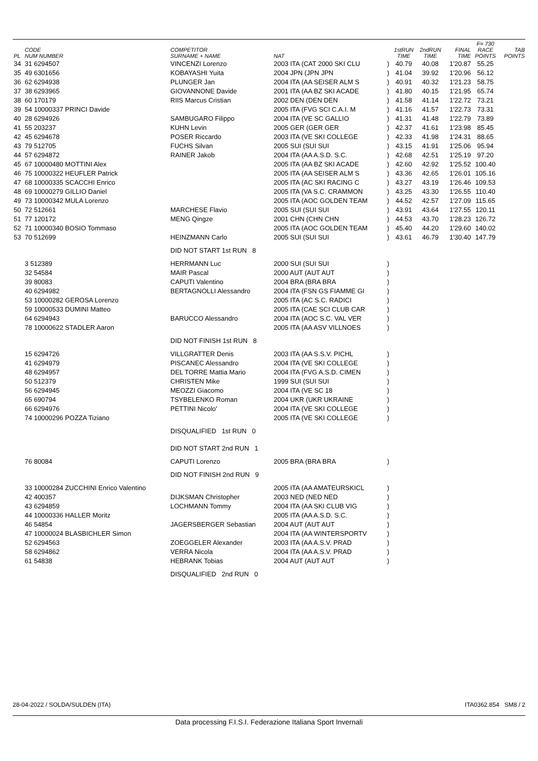| PL | CODE NUM NUMBER | COMPETITOR SURNAME + NAME | NAT | | 1stRUN TIME | 2ndRUN TIME | FINAL TIME | F= 730 RACE POINTS | TAB POINTS |
| --- | --- | --- | --- | --- | --- | --- | --- | --- | --- |
| 34 | 31 6294507 | VINCENZI Lorenzo | 2003 ITA (CAT 2000 SKI CLU | ) | 40.79 | 40.08 | 1'20.87 | 55.25 | |
| 35 | 49 6301656 | KOBAYASHI Yuita | 2004 JPN (JPN JPN | ) | 41.04 | 39.92 | 1'20.96 | 56.12 | |
| 36 | 62 6294938 | PLUNGER Jan | 2004 ITA (AA SEISER ALM S | ) | 40.91 | 40.32 | 1'21.23 | 58.75 | |
| 37 | 38 6293965 | GIOVANNONE Davide | 2001 ITA (AA BZ SKI ACADE | ) | 41.80 | 40.15 | 1'21.95 | 65.74 | |
| 38 | 60 170179 | RIIS Marcus Cristian | 2002 DEN (DEN DEN | ) | 41.58 | 41.14 | 1'22.72 | 73.21 | |
| 39 | 54 10000337 PRINCI Davide | | 2005 ITA (FVG SCI C.A.I. M | ) | 41.16 | 41.57 | 1'22.73 | 73.31 | |
| 40 | 28 6294926 | SAMBUGARO Filippo | 2004 ITA (VE SC GALLIO | ) | 41.31 | 41.48 | 1'22.79 | 73.89 | |
| 41 | 55 203237 | KUHN Levin | 2005 GER (GER GER | ) | 42.37 | 41.61 | 1'23.98 | 85.45 | |
| 42 | 45 6294678 | POSER Riccardo | 2003 ITA (VE SKI COLLEGE | ) | 42.33 | 41.98 | 1'24.31 | 88.65 | |
| 43 | 79 512705 | FUCHS Silvan | 2005 SUI (SUI SUI | ) | 43.15 | 41.91 | 1'25.06 | 95.94 | |
| 44 | 57 6294872 | RAINER Jakob | 2004 ITA (AA A.S.D. S.C. | ) | 42.68 | 42.51 | 1'25.19 | 97.20 | |
| 45 | 67 10000480 MOTTINI Alex | | 2005 ITA (AA BZ SKI ACADE | ) | 42.60 | 42.92 | 1'25.52 | 100.40 | |
| 46 | 75 10000322 HEUFLER Patrick | | 2005 ITA (AA SEISER ALM S | ) | 43.36 | 42.65 | 1'26.01 | 105.16 | |
| 47 | 68 10000335 SCACCHI Enrico | | 2005 ITA (AC SKI RACING C | ) | 43.27 | 43.19 | 1'26.46 | 109.53 | |
| 48 | 69 10000279 GILLIO Daniel | | 2005 ITA (VA S.C. CRAMMON | ) | 43.25 | 43.30 | 1'26.55 | 110.40 | |
| 49 | 73 10000342 MULA Lorenzo | | 2005 ITA (AOC GOLDEN TEAM | ) | 44.52 | 42.57 | 1'27.09 | 115.65 | |
| 50 | 72 512661 | MARCHESE Flavio | 2005 SUI (SUI SUI | ) | 43.91 | 43.64 | 1'27.55 | 120.11 | |
| 51 | 77 120172 | MENG Qingze | 2001 CHN (CHN CHN | ) | 44.53 | 43.70 | 1'28.23 | 126.72 | |
| 52 | 71 10000340 BOSIO Tommaso | | 2005 ITA (AOC GOLDEN TEAM | ) | 45.40 | 44.20 | 1'29.60 | 140.02 | |
| 53 | 70 512699 | HEINZMANN Carlo | 2005 SUI (SUI SUI | ) | 43.61 | 46.79 | 1'30.40 | 147.79 | |
| | | DID NOT START 1st RUN 8 | | | | | | | |
| | 3 512389 | HERRMANN Luc | 2000 SUI (SUI SUI | ) | | | | | |
| | 32 54584 | MAIR Pascal | 2000 AUT (AUT AUT | ) | | | | | |
| | 39 80083 | CAPUTI Valentino | 2004 BRA (BRA BRA | ) | | | | | |
| | 40 6294982 | BERTAGNOLLI Alessandro | 2004 ITA (FSN GS FIAMME GI | ) | | | | | |
| | 53 10000282 GEROSA Lorenzo | | 2005 ITA (AC S.C. RADICI | ) | | | | | |
| | 59 10000533 DUMINI Matteo | | 2005 ITA (CAE SCI CLUB CAR | ) | | | | | |
| | 64 6294943 | BARUCCO Alessandro | 2004 ITA (AOC S.C. VAL VER | ) | | | | | |
| | 78 10000622 STADLER Aaron | | 2005 ITA (AA ASV VILLNOES | ) | | | | | |
| | | DID NOT FINISH 1st RUN 8 | | | | | | | |
| | 15 6294726 | VILLGRATTER Denis | 2003 ITA (AA S.S.V. PICHL | ) | | | | | |
| | 41 6294979 | PISCANEC Alessandro | 2004 ITA (VE SKI COLLEGE | ) | | | | | |
| | 48 6294957 | DEL TORRE Mattia Mario | 2004 ITA (FVG A.S.D. CIMEN | ) | | | | | |
| | 50 512379 | CHRISTEN Mike | 1999 SUI (SUI SUI | ) | | | | | |
| | 56 6294945 | MEOZZI Giacomo | 2004 ITA (VE SC 18 | ) | | | | | |
| | 65 690794 | TSYBELENKO Roman | 2004 UKR (UKR UKRAINE | ) | | | | | |
| | 66 6294976 | PETTINI Nicolo' | 2004 ITA (VE SKI COLLEGE | ) | | | | | |
| | 74 10000296 POZZA Tiziano | | 2005 ITA (VE SKI COLLEGE | ) | | | | | |
| | | DISQUALIFIED 1st RUN 0 | | | | | | | |
| | | DID NOT START 2nd RUN 1 | | | | | | | |
| | 76 80084 | CAPUTI Lorenzo | 2005 BRA (BRA BRA | ) | | | | | |
| | | DID NOT FINISH 2nd RUN 9 | | | | | | | |
| | 33 10000284 ZUCCHINI Enrico Valentino | | 2005 ITA (AA AMATEURSKICL | ) | | | | | |
| | 42 400357 | DIJKSMAN Christopher | 2003 NED (NED NED | ) | | | | | |
| | 43 6294859 | LOCHMANN Tommy | 2004 ITA (AA SKI CLUB VIG | ) | | | | | |
| | 44 10000336 HALLER Moritz | | 2005 ITA (AA A.S.D. S.C. | ) | | | | | |
| | 46 54854 | JAGERSBERGER Sebastian | 2004 AUT (AUT AUT | ) | | | | | |
| | 47 10000024 BLASBICHLER Simon | | 2004 ITA (AA WINTERSPORTV | ) | | | | | |
| | 52 6294563 | ZOEGGELER Alexander | 2003 ITA (AA A.S.V. PRAD | ) | | | | | |
| | 58 6294862 | VERRA Nicola | 2004 ITA (AA A.S.V. PRAD | ) | | | | | |
| | 61 54838 | HEBRANK Tobias | 2004 AUT (AUT AUT | ) | | | | | |
| | | DISQUALIFIED 2nd RUN 0 | | | | | | | |
28-04-2022 / SOLDA/SULDEN (ITA)
ITA0362.854 SM8 / 2
Data processing F.I.S.I. Federazione Italiana Sport Invernali